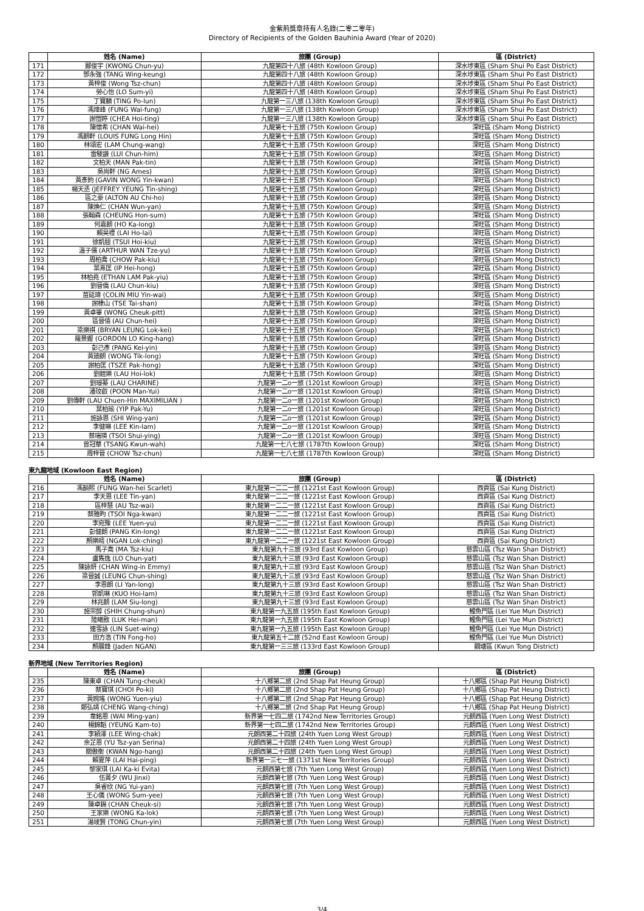金紫荊獎章持有人名錄(二零二零年)
Directory of Recipients of the Golden Bauhinia Award (Year of 2020)
| | 姓名 (Name) | 旅團 (Group) | 區 (District) |
| --- | --- | --- | --- |
| 171 | 鄺俊宇 (KWONG Chun-yu) | 九龍第四十八旅 (48th Kowloon Group) | 深水埗東區 (Sham Shui Po East District) |
| 172 | 鄧永強 (TANG Wing-keung) | 九龍第四十八旅 (48th Kowloon Group) | 深水埗東區 (Sham Shui Po East District) |
| 173 | 黃梓俊 (Wong Tsz-chun) | 九龍第四十八旅 (48th Kowloon Group) | 深水埗東區 (Sham Shui Po East District) |
| 174 | 勞心怡 (LO Sum-yi) | 九龍第四十八旅 (48th Kowloon Group) | 深水埗東區 (Sham Shui Po East District) |
| 175 | 丁寶麟 (TING Po-lun) | 九龍第一三八旅 (138th Kowloon Group) | 深水埗東區 (Sham Shui Po East District) |
| 176 | 馮煒峰 (FUNG Wai-fung) | 九龍第一三八旅 (138th Kowloon Group) | 深水埗東區 (Sham Shui Po East District) |
| 177 | 謝愷婷 (CHEA Hoi-ting) | 九龍第一三八旅 (138th Kowloon Group) | 深水埗東區 (Sham Shui Po East District) |
| 178 | 陳懷希 (CHAN Wai-hei) | 九龍第七十五旅 (75th Kowloon Group) | 深旺區 (Sham Mong District) |
| 179 | 馮朗軒 (LOUIS FUNG Long Hin) | 九龍第七十五旅 (75th Kowloon Group) | 深旺區 (Sham Mong District) |
| 180 | 林頌宏 (LAM Chung-wang) | 九龍第七十五旅 (75th Kowloon Group) | 深旺區 (Sham Mong District) |
| 181 | 雷駿謙 (LUI Chun-him) | 九龍第七十五旅 (75th Kowloon Group) | 深旺區 (Sham Mong District) |
| 182 | 文柏天 (MAN Pak-tin) | 九龍第七十五旅 (75th Kowloon Group) | 深旺區 (Sham Mong District) |
| 183 | 吳尚軒 (NG Ames) | 九龍第七十五旅 (75th Kowloon Group) | 深旺區 (Sham Mong District) |
| 184 | 黃彥鈞 (GAVIN WONG Yin-kwan) | 九龍第七十五旅 (75th Kowloon Group) | 深旺區 (Sham Mong District) |
| 185 | 楊天丞 (JEFFREY YEUNG Tin-shing) | 九龍第七十五旅 (75th Kowloon Group) | 深旺區 (Sham Mong District) |
| 186 | 區之豪 (ALTON AU Chi-ho) | 九龍第七十五旅 (75th Kowloon Group) | 深旺區 (Sham Mong District) |
| 187 | 陳煥仁 (CHAN Wun-yan) | 九龍第七十五旅 (75th Kowloon Group) | 深旺區 (Sham Mong District) |
| 188 | 張翰森 (CHEUNG Hon-sum) | 九龍第七十五旅 (75th Kowloon Group) | 深旺區 (Sham Mong District) |
| 189 | 何嘉朗 (HO Ka-long) | 九龍第七十五旅 (75th Kowloon Group) | 深旺區 (Sham Mong District) |
| 190 | 賴昊禮 (LAI Ho-lai) | 九龍第七十五旅 (75th Kowloon Group) | 深旺區 (Sham Mong District) |
| 191 | 徐凱翹 (TSUI Hoi-kiu) | 九龍第七十五旅 (75th Kowloon Group) | 深旺區 (Sham Mong District) |
| 192 | 溫子儒 (ARTHUR WAN Tze-yu) | 九龍第七十五旅 (75th Kowloon Group) | 深旺區 (Sham Mong District) |
| 193 | 周柏喬 (CHOW Pak-kiu) | 九龍第七十五旅 (75th Kowloon Group) | 深旺區 (Sham Mong District) |
| 194 | 葉熹匡 (IP Hei-hong) | 九龍第七十五旅 (75th Kowloon Group) | 深旺區 (Sham Mong District) |
| 195 | 林柏堯 (ETHAN LAM Pak-yiu) | 九龍第七十五旅 (75th Kowloon Group) | 深旺區 (Sham Mong District) |
| 196 | 劉晉僑 (LAU Chun-kiu) | 九龍第七十五旅 (75th Kowloon Group) | 深旺區 (Sham Mong District) |
| 197 | 苗延瑋 (COLIN MIU Yin-wai) | 九龍第七十五旅 (75th Kowloon Group) | 深旺區 (Sham Mong District) |
| 198 | 謝棣山 (TSE Tai-shan) | 九龍第七十五旅 (75th Kowloon Group) | 深旺區 (Sham Mong District) |
| 199 | 黃卓畢 (WONG Cheuk-pitt) | 九龍第七十五旅 (75th Kowloon Group) | 深旺區 (Sham Mong District) |
| 200 | 區晉僖 (AU Chun-hei) | 九龍第七十五旅 (75th Kowloon Group) | 深旺區 (Sham Mong District) |
| 201 | 梁樂祺 (BRYAN LEUNG Lok-kei) | 九龍第七十五旅 (75th Kowloon Group) | 深旺區 (Sham Mong District) |
| 202 | 羅景鏗 (GORDON LO King-hang) | 九龍第七十五旅 (75th Kowloon Group) | 深旺區 (Sham Mong District) |
| 203 | 彭己彥 (PANG Kei-yin) | 九龍第七十五旅 (75th Kowloon Group) | 深旺區 (Sham Mong District) |
| 204 | 黃廸朗 (WONG Tik-long) | 九龍第七十五旅 (75th Kowloon Group) | 深旺區 (Sham Mong District) |
| 205 | 謝柏匡 (TSZE Pak-hong) | 九龍第七十五旅 (75th Kowloon Group) | 深旺區 (Sham Mong District) |
| 206 | 劉鎧樂 (LAU Hoi-lok) | 九龍第七十五旅 (75th Kowloon Group) | 深旺區 (Sham Mong District) |
| 207 | 劉璿蓁 (LAU CHARINE) | 九龍第一二o一旅 (1201st Kowloon Group) | 深旺區 (Sham Mong District) |
| 208 | 潘玟叡 (POON Man-Yui) | 九龍第一二o一旅 (1201st Kowloon Group) | 深旺區 (Sham Mong District) |
| 209 | 劉傳軒 (LAU Chuen-Hin MAXIMILIAN ) | 九龍第一二o一旅 (1201st Kowloon Group) | 深旺區 (Sham Mong District) |
| 210 | 葉柏瑜 (YIP Pak-Yu) | 九龍第一二o一旅 (1201st Kowloon Group) | 深旺區 (Sham Mong District) |
| 211 | 施詠恩 (SHI Wing-yan) | 九龍第一二o一旅 (1201st Kowloon Group) | 深旺區 (Sham Mong District) |
| 212 | 李健琳 (LEE Kin-lam) | 九龍第一二o一旅 (1201st Kowloon Group) | 深旺區 (Sham Mong District) |
| 213 | 蔡瑞瑛 (TSOI Shui-ying) | 九龍第一二o一旅 (1201st Kowloon Group) | 深旺區 (Sham Mong District) |
| 214 | 曾冠華 (TSANG Kwun-wah) | 九龍第一七八七旅 (1787th Kowloon Group) | 深旺區 (Sham Mong District) |
| 215 | 周梓晉 (CHOW Tsz-chun) | 九龍第一七八七旅 (1787th Kowloon Group) | 深旺區 (Sham Mong District) |
東九龍地域 (Kowloon East Region)
| | 姓名 (Name) | 旅團 (Group) | 區 (District) |
| --- | --- | --- | --- |
| 216 | 馮韻熙 (FUNG Wan-hei Scarlet) | 東九龍第一二二一旅 (1221st East Kowloon Group) | 西貢區 (Sai Kung District) |
| 217 | 李天恩 (LEE Tin-yan) | 東九龍第一二二一旅 (1221st East Kowloon Group) | 西貢區 (Sai Kung District) |
| 218 | 區梓慧 (AU Tsz-wai) | 東九龍第一二二一旅 (1221st East Kowloon Group) | 西貢區 (Sai Kung District) |
| 219 | 蔡雅昀 (TSOI Nga-kwan) | 東九龍第一二二一旅 (1221st East Kowloon Group) | 西貢區 (Sai Kung District) |
| 220 | 李宛豫 (LEE Yuen-yu) | 東九龍第一二二一旅 (1221st East Kowloon Group) | 西貢區 (Sai Kung District) |
| 221 | 彭健朗 (PANG Kin-long) | 東九龍第一二二一旅 (1221st East Kowloon Group) | 西貢區 (Sai Kung District) |
| 222 | 顏樂晴 (NGAN Lok-ching) | 東九龍第一二二一旅 (1221st East Kowloon Group) | 西貢區 (Sai Kung District) |
| 223 | 馬子喬 (MA Tsz-kiu) | 東九龍第九十三旅 (93rd East Kowloon Group) | 慈雲山區 (Tsz Wan Shan District) |
| 224 | 盧雋逸 (LO Chun-yat) | 東九龍第九十三旅 (93rd East Kowloon Group) | 慈雲山區 (Tsz Wan Shan District) |
| 225 | 陳詠妍 (CHAN Wing-in Emmy) | 東九龍第九十三旅 (93rd East Kowloon Group) | 慈雲山區 (Tsz Wan Shan District) |
| 226 | 梁晉誠 (LEUNG Chun-shing) | 東九龍第九十三旅 (93rd East Kowloon Group) | 慈雲山區 (Tsz Wan Shan District) |
| 227 | 李恩朗 (LI Yan-long) | 東九龍第九十三旅 (93rd East Kowloon Group) | 慈雲山區 (Tsz Wan Shan District) |
| 228 | 郭凱琳 (KUO Hoi-lam) | 東九龍第九十三旅 (93rd East Kowloon Group) | 慈雲山區 (Tsz Wan Shan District) |
| 229 | 林兆朗 (LAM Siu-long) | 東九龍第九十三旅 (93rd East Kowloon Group) | 慈雲山區 (Tsz Wan Shan District) |
| 230 | 施宗醇 (SHIH Chung-shun) | 東九龍第一九五旅 (195th East Kowloon Group) | 鯉魚門區 (Lei Yue Mun District) |
| 231 | 陸曦敃 (LUK Hei-man) | 東九龍第一九五旅 (195th East Kowloon Group) | 鯉魚門區 (Lei Yue Mun District) |
| 232 | 連雪詠 (LIN Suet-wing) | 東九龍第一九五旅 (195th East Kowloon Group) | 鯉魚門區 (Lei Yue Mun District) |
| 233 | 田方浩 (TIN Fong-ho) | 東九龍第五十二旅 (52nd East Kowloon Group) | 鯉魚門區 (Lei Yue Mun District) |
| 234 | 顏展鋒 (Jaden NGAN) | 東九龍第一三三旅 (133rd East Kowloon Group) | 觀塘區 (Kwun Tong District) |
新界地域 (New Territories Region)
| | 姓名 (Name) | 旅團 (Group) | 區 (District) |
| --- | --- | --- | --- |
| 235 | 陳東卓 (CHAN Tung-cheuk) | 十八鄉第二旅 (2nd Shap Pat Heung Group) | 十八鄉區 (Shap Pat Heung District) |
| 236 | 蔡寶琪 (CHOI Po-ki) | 十八鄉第二旅 (2nd Shap Pat Heung Group) | 十八鄉區 (Shap Pat Heung District) |
| 237 | 黃婉瑤 (WONG Yuen-yiu) | 十八鄉第二旅 (2nd Shap Pat Heung Group) | 十八鄉區 (Shap Pat Heung District) |
| 238 | 鄭弘靖 (CHENG Wang-ching) | 十八鄉第二旅 (2nd Shap Pat Heung Group) | 十八鄉區 (Shap Pat Heung District) |
| 239 | 韋銘恩 (WAI Ming-yan) | 新界第一七四二旅 (1742nd New Territories Group) | 元朗西區 (Yuen Long West District) |
| 240 | 楊錦韜 (YEUNG Kam-to) | 新界第一七四二旅 (1742nd New Territories Group) | 元朗西區 (Yuen Long West District) |
| 241 | 李穎澤 (LEE Wing-chak) | 元朗西第二十四旅 (24th Yuen Long West Group) | 元朗西區 (Yuen Long West District) |
| 242 | 余芷恩 (YU Tsz-yan Serina) | 元朗西第二十四旅 (24th Yuen Long West Group) | 元朗西區 (Yuen Long West District) |
| 243 | 關傲衡 (KWAN Ngo-hang) | 元朗西第二十四旅 (24th Yuen Long West Group) | 元朗西區 (Yuen Long West District) |
| 244 | 賴夏萍 (LAI Hai-ping) | 新界第一三七一旅 (1371st New Territories Group) | 元朗西區 (Yuen Long West District) |
| 245 | 黎家琪 (LAI Ka-ki Evita) | 元朗西第七旅 (7th Yuen Long West Group) | 元朗西區 (Yuen Long West District) |
| 246 | 伍菁夕 (WU Jinxi) | 元朗西第七旅 (7th Yuen Long West Group) | 元朗西區 (Yuen Long West District) |
| 247 | 吳睿欣 (NG Yui-yan) | 元朗西第七旅 (7th Yuen Long West Group) | 元朗西區 (Yuen Long West District) |
| 248 | 王心儀 (WONG Sum-yee) | 元朗西第七旅 (7th Yuen Long West Group) | 元朗西區 (Yuen Long West District) |
| 249 | 陳卓錫 (CHAN Cheuk-si) | 元朗西第七旅 (7th Yuen Long West Group) | 元朗西區 (Yuen Long West District) |
| 250 | 王家樂 (WONG Ka-lok) | 元朗西第七旅 (7th Yuen Long West Group) | 元朗西區 (Yuen Long West District) |
| 251 | 湯竣賢 (TONG Chun-yin) | 元朗西第七旅 (7th Yuen Long West Group) | 元朗西區 (Yuen Long West District) |
3/4